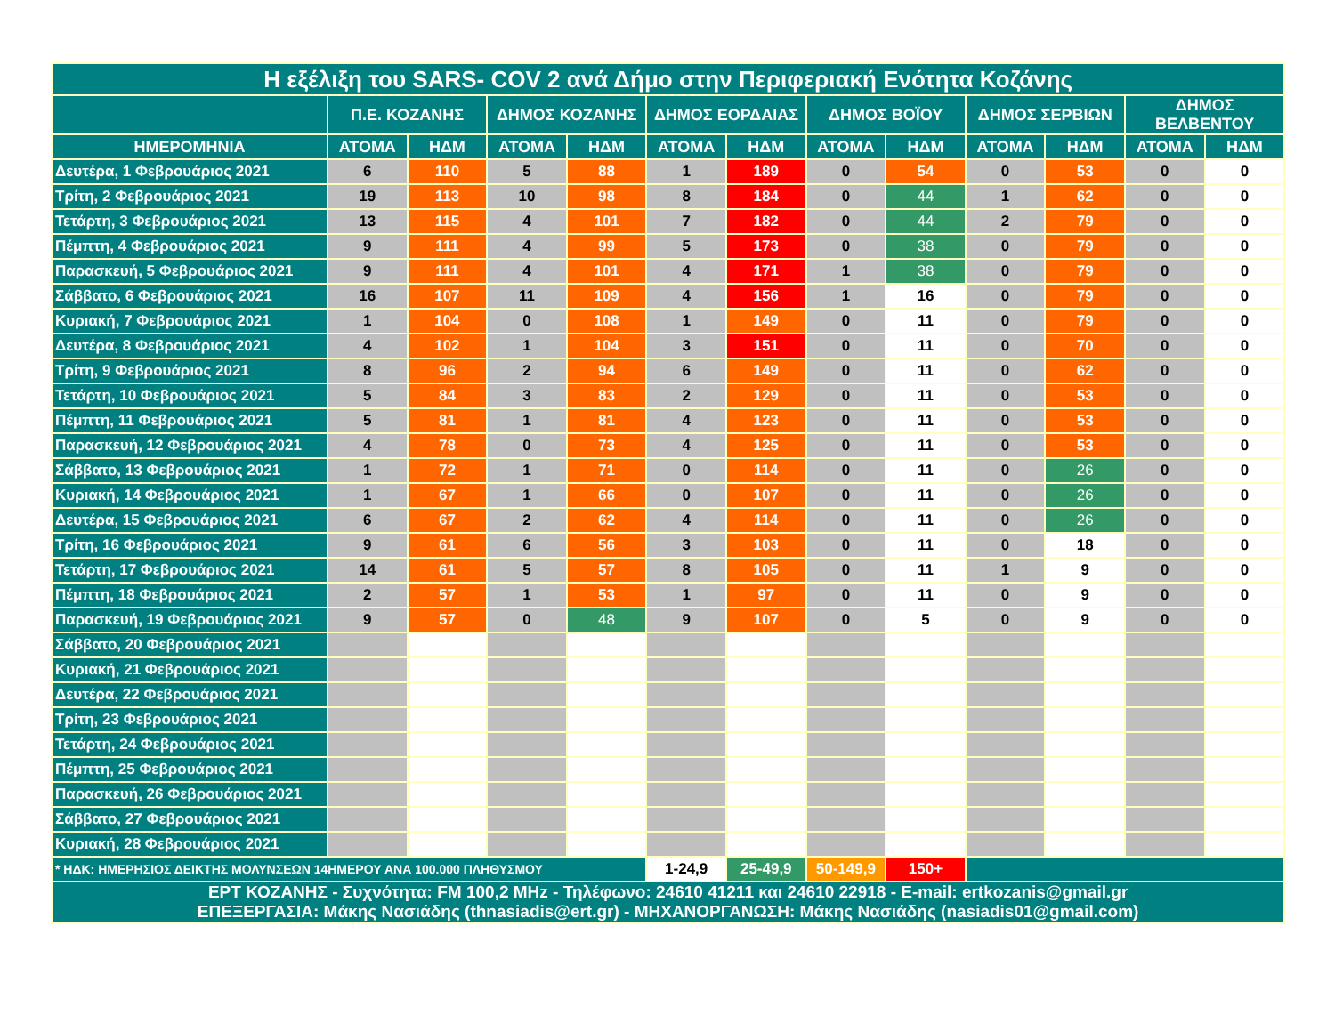| Η εξέλιξη του SARS- COV 2 ανά Δήμο στην Περιφεριακή Ενότητα Κοζάνης | | | | | | | | | | | | |
| --- | --- | --- | --- | --- | --- | --- | --- | --- | --- | --- | --- | --- |
| | Π.Ε. ΚΟΖΑΝΗΣ | | ΔΗΜΟΣ ΚΟΖΑΝΗΣ | | ΔΗΜΟΣ ΕΟΡΔΑΙΑΣ | | ΔΗΜΟΣ ΒΟΪΟΥ | | ΔΗΜΟΣ ΣΕΡΒΙΩΝ | | ΔΗΜΟΣ ΒΕΛΒΕΝΤΟΥ | |
| ΗΜΕΡΟΜΗΝΙΑ | ΑΤΟΜΑ | ΗΔΜ | ΑΤΟΜΑ | ΗΔΜ | ΑΤΟΜΑ | ΗΔΜ | ΑΤΟΜΑ | ΗΔΜ | ΑΤΟΜΑ | ΗΔΜ | ΑΤΟΜΑ | ΗΔΜ |
| Δευτέρα, 1 Φεβρουάριος 2021 | 6 | 110 | 5 | 88 | 1 | 189 | 0 | 54 | 0 | 53 | 0 | 0 |
| Τρίτη, 2 Φεβρουάριος 2021 | 19 | 113 | 10 | 98 | 8 | 184 | 0 | 44 | 1 | 62 | 0 | 0 |
| Τετάρτη, 3 Φεβρουάριος 2021 | 13 | 115 | 4 | 101 | 7 | 182 | 0 | 44 | 2 | 79 | 0 | 0 |
| Πέμπτη, 4 Φεβρουάριος 2021 | 9 | 111 | 4 | 99 | 5 | 173 | 0 | 38 | 0 | 79 | 0 | 0 |
| Παρασκευή, 5 Φεβρουάριος 2021 | 9 | 111 | 4 | 101 | 4 | 171 | 1 | 38 | 0 | 79 | 0 | 0 |
| Σάββατο, 6 Φεβρουάριος 2021 | 16 | 107 | 11 | 109 | 4 | 156 | 1 | 16 | 0 | 79 | 0 | 0 |
| Κυριακή, 7 Φεβρουάριος 2021 | 1 | 104 | 0 | 108 | 1 | 149 | 0 | 11 | 0 | 79 | 0 | 0 |
| Δευτέρα, 8 Φεβρουάριος 2021 | 4 | 102 | 1 | 104 | 3 | 151 | 0 | 11 | 0 | 70 | 0 | 0 |
| Τρίτη, 9 Φεβρουάριος 2021 | 8 | 96 | 2 | 94 | 6 | 149 | 0 | 11 | 0 | 62 | 0 | 0 |
| Τετάρτη, 10 Φεβρουάριος 2021 | 5 | 84 | 3 | 83 | 2 | 129 | 0 | 11 | 0 | 53 | 0 | 0 |
| Πέμπτη, 11 Φεβρουάριος 2021 | 5 | 81 | 1 | 81 | 4 | 123 | 0 | 11 | 0 | 53 | 0 | 0 |
| Παρασκευή, 12 Φεβρουάριος 2021 | 4 | 78 | 0 | 73 | 4 | 125 | 0 | 11 | 0 | 53 | 0 | 0 |
| Σάββατο, 13 Φεβρουάριος 2021 | 1 | 72 | 1 | 71 | 0 | 114 | 0 | 11 | 0 | 26 | 0 | 0 |
| Κυριακή, 14 Φεβρουάριος 2021 | 1 | 67 | 1 | 66 | 0 | 107 | 0 | 11 | 0 | 26 | 0 | 0 |
| Δευτέρα, 15 Φεβρουάριος 2021 | 6 | 67 | 2 | 62 | 4 | 114 | 0 | 11 | 0 | 26 | 0 | 0 |
| Τρίτη, 16 Φεβρουάριος 2021 | 9 | 61 | 6 | 56 | 3 | 103 | 0 | 11 | 0 | 18 | 0 | 0 |
| Τετάρτη, 17 Φεβρουάριος 2021 | 14 | 61 | 5 | 57 | 8 | 105 | 0 | 11 | 1 | 9 | 0 | 0 |
| Πέμπτη, 18 Φεβρουάριος 2021 | 2 | 57 | 1 | 53 | 1 | 97 | 0 | 11 | 0 | 9 | 0 | 0 |
| Παρασκευή, 19 Φεβρουάριος 2021 | 9 | 57 | 0 | 48 | 9 | 107 | 0 | 5 | 0 | 9 | 0 | 0 |
| Σάββατο, 20 Φεβρουάριος 2021 | | | | | | | | | | | | |
| Κυριακή, 21 Φεβρουάριος 2021 | | | | | | | | | | | | |
| Δευτέρα, 22 Φεβρουάριος 2021 | | | | | | | | | | | | |
| Τρίτη, 23 Φεβρουάριος 2021 | | | | | | | | | | | | |
| Τετάρτη, 24 Φεβρουάριος 2021 | | | | | | | | | | | | |
| Πέμπτη, 25 Φεβρουάριος 2021 | | | | | | | | | | | | |
| Παρασκευή, 26 Φεβρουάριος 2021 | | | | | | | | | | | | |
| Σάββατο, 27 Φεβρουάριος 2021 | | | | | | | | | | | | |
| Κυριακή, 28 Φεβρουάριος 2021 | | | | | | | | | | | | |
| * ΗΔΚ: ΗΜΕΡΗΣΙΟΣ ΔΕΙΚΤΗΣ ΜΟΛΥΝΣΕΩΝ 14ΗΜΕΡΟΥ ΑΝΑ 100.000 ΠΛΗΘΥΣΜΟΥ | | | | | 1-24,9 | 25-49,9 | 50-149,9 | 150+ | | | | |
| ΕΡΤ ΚΟΖΑΝΗΣ - Συχνότητα: FM 100,2 MHz - Τηλέφωνο: 24610 41211 και 24610 22918 - E-mail: ertkozanis@gmail.gr ΕΠΕΞΕΡΓΑΣΙΑ: Μάκης Νασιάδης (thnasiadis@ert.gr) - ΜΗΧΑΝΟΡΓΑΝΩΣΗ: Μάκης Νασιάδης (nasiadis01@gmail.com) | | | | | | | | | | | | |